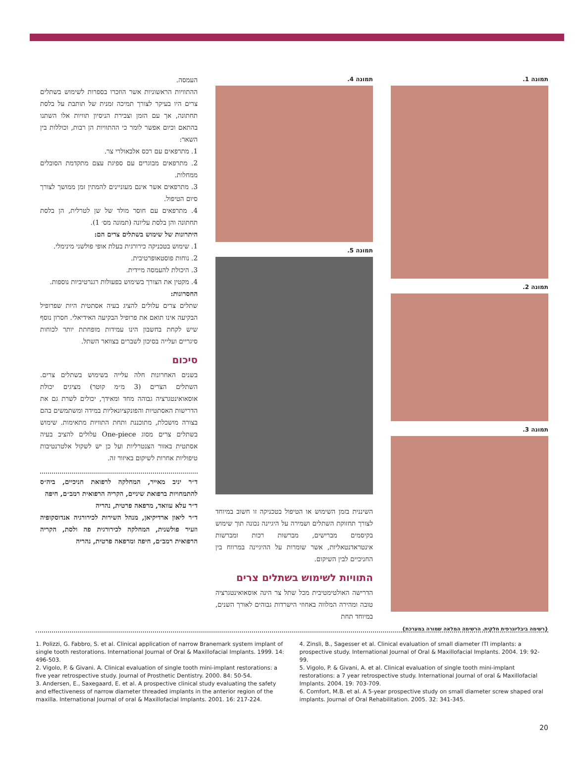תמונה 1.
תמונה 2.
תמונה 3.
תמונה 4.
תמונה 5.
השיננית בזמן השימוש או הטיפול בטכניקה זו חשוב במיוחד לצורך תחזוקת השתלים ושמירה על היגיינה נכונה תוך שימוש בקיסמים מברישים, מברשות רכות ומברשות אינטראדנטאליות, אשר שומרות על ההיגיינה במרווח בין החניכיים לבין השיקום.
התוויות לשימוש בשתלים צרים
הדרישה האולטימטיבית מכל שתל צר הינה אוסאואינטגרציה טובה ומהירה המלווה באחוזי הישרדות גבוהים לאורך השנים, במיוחד תחת
העמסה.
ההתוויות הראשוניות אשר הוזכרו בספרות לשימוש בשתלים צרים היו בעיקר לצורך תמיכה זמנית של תותבת על בלסת תחתונה, אך עם הזמן וצבירת הניסיון תוויות אלו השתנו בהתאם וכיום אפשר לומר כי ההתוויות הן רבות, וכוללות בין השאר:
1. מתרפאים עם רכס אלבאולרי צר.
2. מתרפאים מבוגרים עם ספיגת עצם מתקדמת הסובלים ממחלות.
3. מתרפאים אשר אינם מעוניינים להמתין זמן ממושך לצורך סיום הטיפול.
4. מתרפאים עם חוסר מולד של שן לטרלית, הן בלסת תחתונה והן בלסת עליונה (תמונה מס׳ 1).
היתרונות של שימוש בשתלים צרים הם:
1. שימוש בטכניקה כירורגית בעלת אופי פולשני מינימלי.
2. נוחות פוסטאופרטיבית.
3. היכולת להעמסה מיידית.
4. מקטין את הצורך בשימוש בפעולות רגנרטיביות נוספות.
החסרונות:
שתלים צרים עלולים להציג בעיה אסתטית היות שפרופיל הבקיעה אינו תואם את פרופיל הבקיעה האידיאלי. חסרון נוסף שיש לקחת בחשבון הינו עמידות מופחתת יותר לכוחות סיגריים ועלייה בסיכון לשברים בצוואר השתל.
סיכום
בשנים האחרונות חלה עלייה בשימוש בשתלים צרים. השתלים הצרים (3 מ״מ קוטר) מציגים יכולת אוסאואינטגרציה גבוהה מחד ומאידך, יכולים לשרת גם את הדרישות האסתטיות והפונקציונאליות במידה ומשתמשים בהם בצורה מושכלת, מתוכננת ותחת התוויות מתאימות. שימוש בשתלים צרים מסוג One-piece עלולים להציב בעיה אסתטית באזור הצנטרליות ועל כן יש לשקול אלטרנטיבות טיפוליות אחרות לשיקום באיזור זה.
ד״ר יניב מאייר, המחלקה לרפואת חניכיים, ביה״ס להתמחויות ברפואת שיניים, הקריה הרפואית רמב״ם, חיפה
ד״ר עלא עוואד, מרפאה פרטית, נהריה
ד״ר ליאון ארדיקיאן, מנהל השירות לכירורגיה אנדוסקופיה וזעיר פולשנית, המחלקה לכירורגית פה ולסת, הקריה הרפואית רמב״ם, חיפה ומרפאה פרטית, נהריה
{רשימה ביבליוגרפית חלקית. הרשימה המלאה שמורה במערכת}
1. Polizzi, G. Fabbro, S. et al. Clinical application of narrow Branemark system implant of single tooth restorations. International Journal of Oral & Maxillofacial Implants. 1999. 14: 496-503.
2. Vigolo, P. & Givani. A. Clinical evaluation of single tooth mini-implant restorations: a five year retrospective study. Journal of Prosthetic Dentistry. 2000. 84: 50-54.
3. Andersen, E., Saxegaard, E. et al. A prospective clinical study evaluating the safety and effectiveness of narrow diameter threaded implants in the anterior region of the maxilla. International Journal of oral & Maxillofacial Implants. 2001. 16: 217-224.
4. Zinsli, B., Sagesser et al. Clinical evaluation of small diameter ITI implants: a prospective study. International Journal of Oral & Maxillofacial Implants. 2004. 19: 92-99.
5. Vigolo, P. & Givani, A. et al. Clinical evaluation of single tooth mini-implant restorations: a 7 year retrospective study. International Journal of oral & Maxillofacial Implants. 2004. 19: 703-709.
6. Comfort, M.B. et al. A 5-year prospective study on small diameter screw shaped oral implants. Journal of Oral Rehabilitation. 2005. 32: 341-345.
20